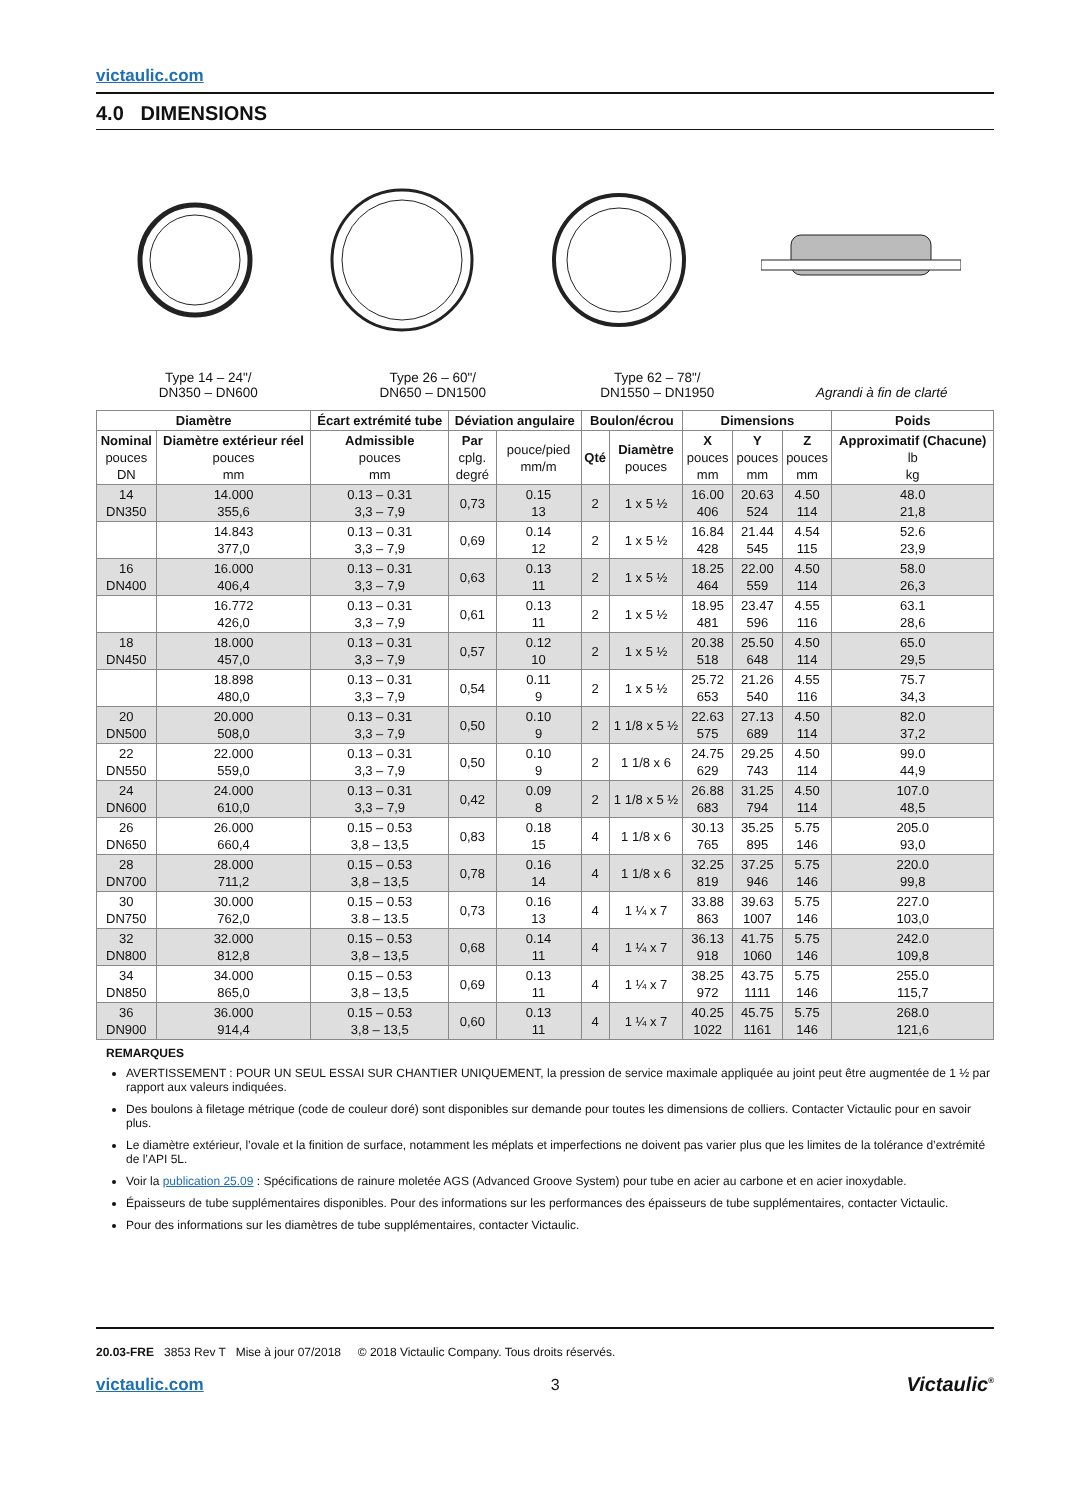victaulic.com
4.0 DIMENSIONS
Type 14 – 24"/
DN350 – DN600
Type 26 – 60"/
DN650 – DN1500
Type 62 – 78"/
DN1550 – DN1950
Agrandi à fin de clarté
| Diamètre | | Écart extrémité tube | Déviation angulaire | | Boulon/écrou | | Dimensions | | | Poids |
| --- | --- | --- | --- | --- | --- | --- | --- | --- | --- | --- |
| Nominal pouces DN | Diamètre extérieur réel pouces mm | Admissible pouces mm | Par cplg. degré | pouce/pied mm/m | Qté | Diamètre pouces | X pouces mm | Y pouces mm | Z pouces mm | Approximatif (Chacune) lb kg |
| 14 DN350 | 14.000 355,6 | 0.13 – 0.31 3,3 – 7,9 | 0,73 | 0.15 13 | 2 | 1 x 5 ½ | 16.00 406 | 20.63 524 | 4.50 114 | 48.0 21,8 |
| | 14.843 377,0 | 0.13 – 0.31 3,3 – 7,9 | 0,69 | 0.14 12 | 2 | 1 x 5 ½ | 16.84 428 | 21.44 545 | 4.54 115 | 52.6 23,9 |
| 16 DN400 | 16.000 406,4 | 0.13 – 0.31 3,3 – 7,9 | 0,63 | 0.13 11 | 2 | 1 x 5 ½ | 18.25 464 | 22.00 559 | 4.50 114 | 58.0 26,3 |
| | 16.772 426,0 | 0.13 – 0.31 3,3 – 7,9 | 0,61 | 0.13 11 | 2 | 1 x 5 ½ | 18.95 481 | 23.47 596 | 4.55 116 | 63.1 28,6 |
| 18 DN450 | 18.000 457,0 | 0.13 – 0.31 3,3 – 7,9 | 0,57 | 0.12 10 | 2 | 1 x 5 ½ | 20.38 518 | 25.50 648 | 4.50 114 | 65.0 29,5 |
| | 18.898 480,0 | 0.13 – 0.31 3,3 – 7,9 | 0,54 | 0.11 9 | 2 | 1 x 5 ½ | 25.72 653 | 21.26 540 | 4.55 116 | 75.7 34,3 |
| 20 DN500 | 20.000 508,0 | 0.13 – 0.31 3,3 – 7,9 | 0,50 | 0.10 9 | 2 | 1 1/8 x 5 ½ | 22.63 575 | 27.13 689 | 4.50 114 | 82.0 37,2 |
| 22 DN550 | 22.000 559,0 | 0.13 – 0.31 3,3 – 7,9 | 0,50 | 0.10 9 | 2 | 1 1/8 x 6 | 24.75 629 | 29.25 743 | 4.50 114 | 99.0 44,9 |
| 24 DN600 | 24.000 610,0 | 0.13 – 0.31 3,3 – 7,9 | 0,42 | 0.09 8 | 2 | 1 1/8 x 5 ½ | 26.88 683 | 31.25 794 | 4.50 114 | 107.0 48,5 |
| 26 DN650 | 26.000 660,4 | 0.15 – 0.53 3,8 – 13,5 | 0,83 | 0.18 15 | 4 | 1 1/8 x 6 | 30.13 765 | 35.25 895 | 5.75 146 | 205.0 93,0 |
| 28 DN700 | 28.000 711,2 | 0.15 – 0.53 3,8 – 13,5 | 0,78 | 0.16 14 | 4 | 1 1/8 x 6 | 32.25 819 | 37.25 946 | 5.75 146 | 220.0 99,8 |
| 30 DN750 | 30.000 762,0 | 0.15 – 0.53 3.8 – 13.5 | 0,73 | 0.16 13 | 4 | 1 ¼ x 7 | 33.88 863 | 39.63 1007 | 5.75 146 | 227.0 103,0 |
| 32 DN800 | 32.000 812,8 | 0.15 – 0.53 3,8 – 13,5 | 0,68 | 0.14 11 | 4 | 1 ¼ x 7 | 36.13 918 | 41.75 1060 | 5.75 146 | 242.0 109,8 |
| 34 DN850 | 34.000 865,0 | 0.15 – 0.53 3,8 – 13,5 | 0,69 | 0.13 11 | 4 | 1 ¼ x 7 | 38.25 972 | 43.75 1111 | 5.75 146 | 255.0 115,7 |
| 36 DN900 | 36.000 914,4 | 0.15 – 0.53 3,8 – 13,5 | 0,60 | 0.13 11 | 4 | 1 ¼ x 7 | 40.25 1022 | 45.75 1161 | 5.75 146 | 268.0 121,6 |
REMARQUES
AVERTISSEMENT : POUR UN SEUL ESSAI SUR CHANTIER UNIQUEMENT, la pression de service maximale appliquée au joint peut être augmentée de 1 ½ par rapport aux valeurs indiquées.
Des boulons à filetage métrique (code de couleur doré) sont disponibles sur demande pour toutes les dimensions de colliers. Contacter Victaulic pour en savoir plus.
Le diamètre extérieur, l’ovale et la finition de surface, notamment les méplats et imperfections ne doivent pas varier plus que les limites de la tolérance d’extrémité de l’API 5L.
Voir la publication 25.09 : Spécifications de rainure moletée AGS (Advanced Groove System) pour tube en acier au carbone et en acier inoxydable.
Épaisseurs de tube supplémentaires disponibles. Pour des informations sur les performances des épaisseurs de tube supplémentaires, contacter Victaulic.
Pour des informations sur les diamètres de tube supplémentaires, contacter Victaulic.
20.03-FRE 3853 Rev T Mise à jour 07/2018 © 2018 Victaulic Company. Tous droits réservés.
victaulic.com 3 Victaulic<sup>®</sup>